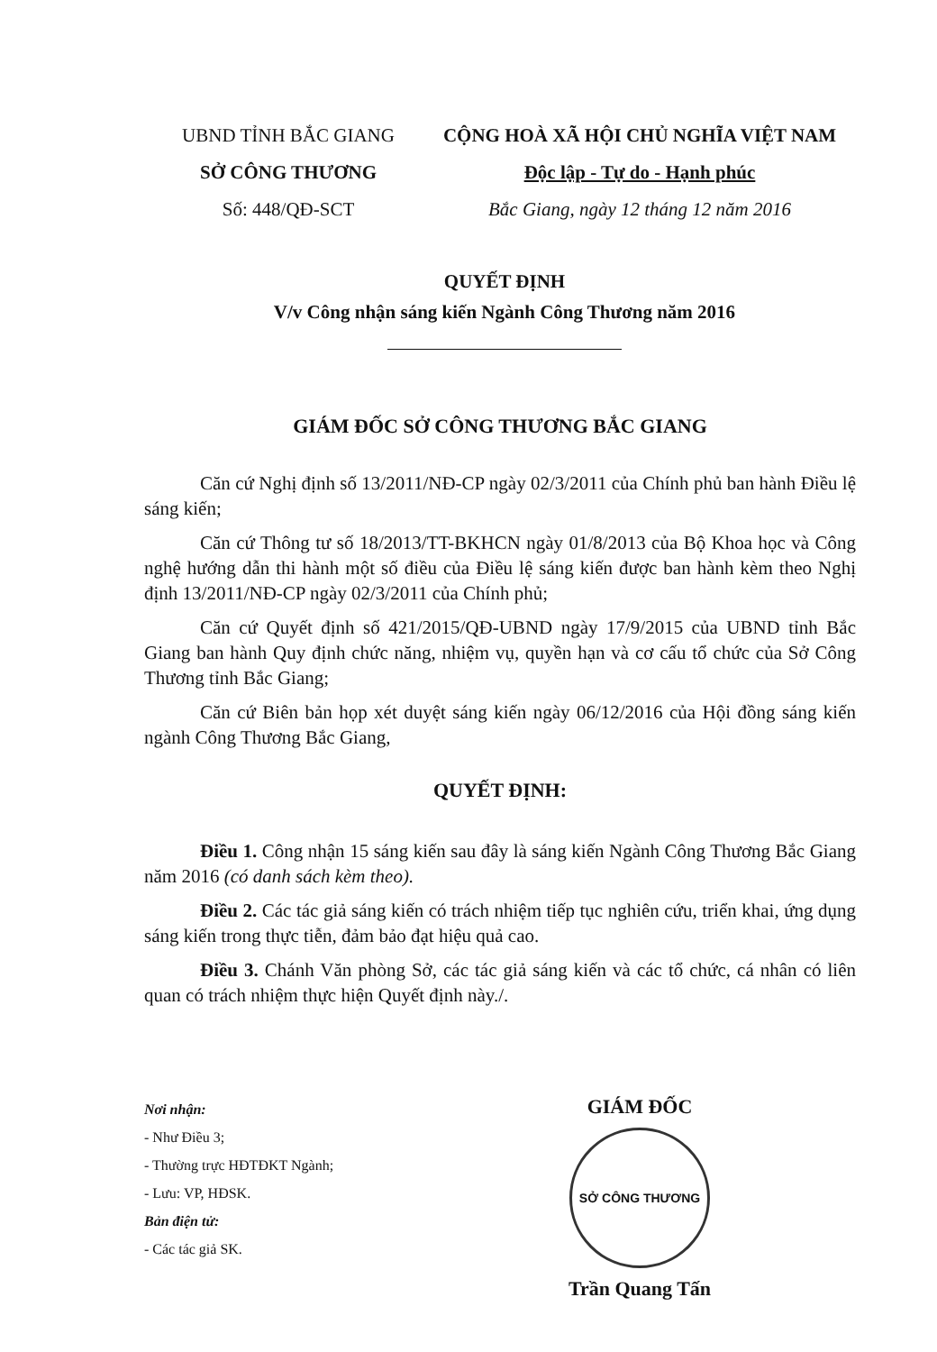UBND TỈNH BẮC GIANG
SỞ CÔNG THƯƠNG
Số: 448/QĐ-SCT
CỘNG HOÀ XÃ HỘI CHỦ NGHĨA VIỆT NAM
Độc lập - Tự do - Hạnh phúc
Bắc Giang, ngày 12 tháng 12 năm 2016
QUYẾT ĐỊNH
V/v Công nhận sáng kiến Ngành Công Thương năm 2016
GIÁM ĐỐC SỞ CÔNG THƯƠNG BẮC GIANG
Căn cứ Nghị định số 13/2011/NĐ-CP ngày 02/3/2011 của Chính phủ ban hành Điều lệ sáng kiến;
Căn cứ Thông tư số 18/2013/TT-BKHCN ngày 01/8/2013 của Bộ Khoa học và Công nghệ hướng dẫn thi hành một số điều của Điều lệ sáng kiến được ban hành kèm theo Nghị định 13/2011/NĐ-CP ngày 02/3/2011 của Chính phủ;
Căn cứ Quyết định số 421/2015/QĐ-UBND ngày 17/9/2015 của UBND tỉnh Bắc Giang ban hành Quy định chức năng, nhiệm vụ, quyền hạn và cơ cấu tổ chức của Sở Công Thương tỉnh Bắc Giang;
Căn cứ Biên bản họp xét duyệt sáng kiến ngày 06/12/2016 của Hội đồng sáng kiến ngành Công Thương Bắc Giang,
QUYẾT ĐỊNH:
Điều 1. Công nhận 15 sáng kiến sau đây là sáng kiến Ngành Công Thương Bắc Giang năm 2016 (có danh sách kèm theo).
Điều 2. Các tác giả sáng kiến có trách nhiệm tiếp tục nghiên cứu, triển khai, ứng dụng sáng kiến trong thực tiễn, đảm bảo đạt hiệu quả cao.
Điều 3. Chánh Văn phòng Sở, các tác giả sáng kiến và các tổ chức, cá nhân có liên quan có trách nhiệm thực hiện Quyết định này./.
Nơi nhận:
- Như Điều 3;
- Thường trực HĐTĐKT Ngành;
- Lưu: VP, HĐSK.
Bản điện tử:
- Các tác giả SK.
GIÁM ĐỐC
SỞ CÔNG THƯƠNG
Trần Quang Tấn